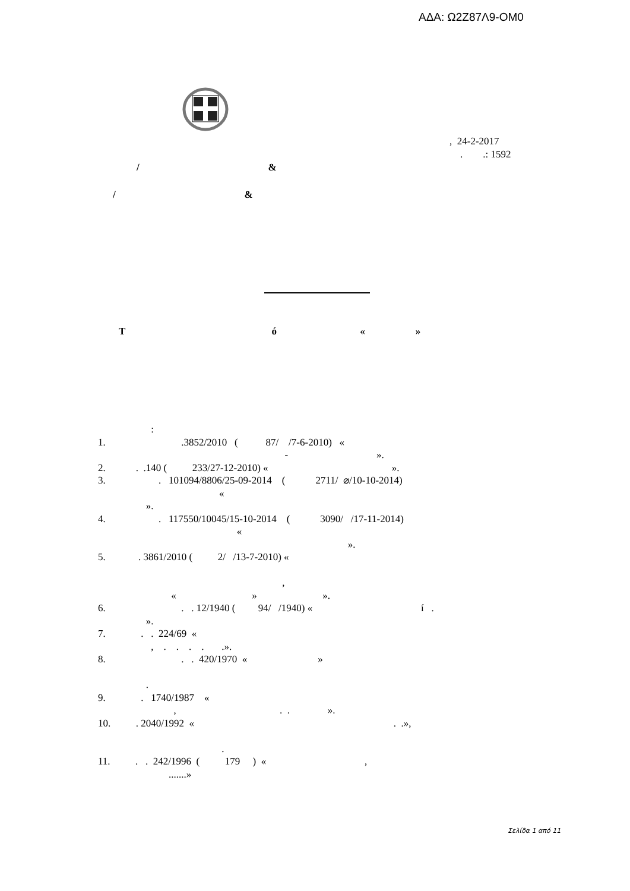ΑΔΑ: Ω2Ζ87Λ9-ΟΜ0
, 24-2-2017
. .: 1592
/ &
/ &
T ó « »
: 1. .3852/2010 ( 87/ /7-6-2010) « - ». 2. . .140 ( 233/27-12-2010) « ». 3. . 101094/8806/25-09-2014 ( 2711/ ⌀/10-10-2014) « ». 4. . 117550/10045/15-10-2014 ( 3090/ /17-11-2014) « ». 5. . 3861/2010 ( 2/ /13-7-2010) « , « » ». 6. . . 12/1940 ( 94/ /1940) « í . ». 7. . . 224/69 « , . . . . .». 8. . . 420/1970 « » . 9. . 1740/1987 « , . . ». 10. . 2040/1992 « . .», . 11. . . 242/1996 ( 179 ) « , .......»
Σελίδα 1 από 11